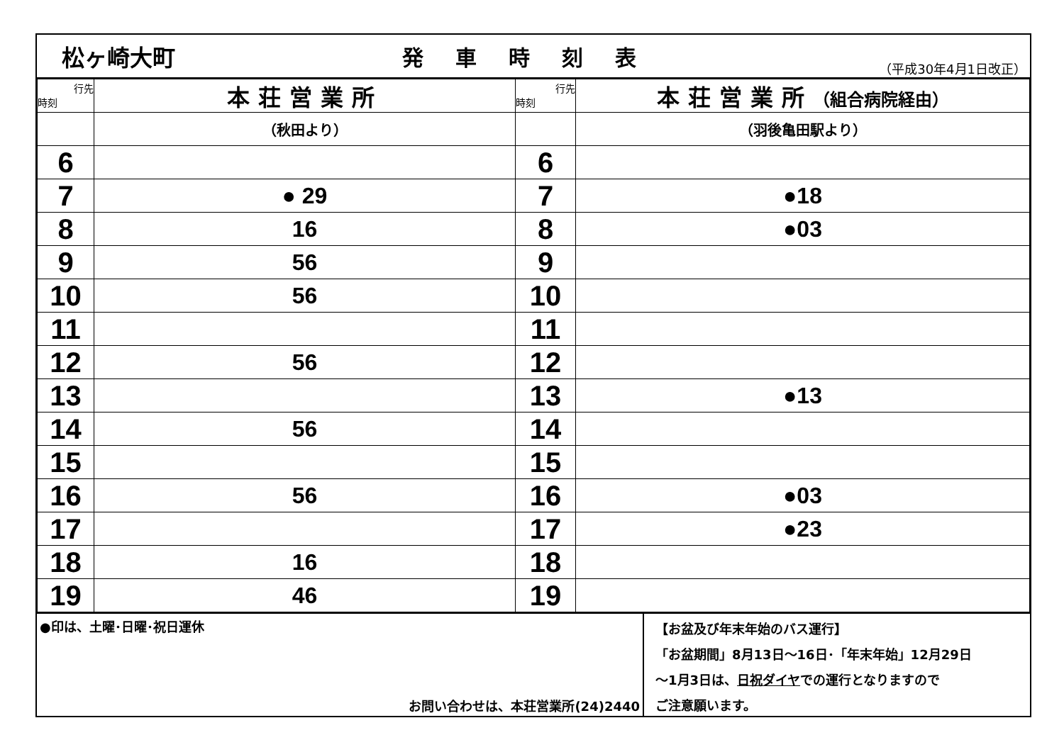松ヶ崎大町 発車時刻表
（平成30年4月1日改正）
| 行先 時刻 | 本荘営業所 | 行先 時刻 | 本荘営業所 （組合病院経由） |
| --- | --- | --- | --- |
| | （秋田より） | | （羽後亀田駅より） |
| 6 | | 6 | |
| 7 | ● 29 | 7 | ●18 |
| 8 | 16 | 8 | ●03 |
| 9 | 56 | 9 | |
| 10 | 56 | 10 | |
| 11 | | 11 | |
| 12 | 56 | 12 | |
| 13 | | 13 | ●13 |
| 14 | 56 | 14 | |
| 15 | | 15 | |
| 16 | 56 | 16 | ●03 |
| 17 | | 17 | ●23 |
| 18 | 16 | 18 | |
| 19 | 46 | 19 | |
●印は、土曜･日曜･祝日運休
お問い合わせは、本荘営業所(24)2440
【お盆及び年末年始のバス運行】
「お盆期間」8月13日～16日･「年末年始」12月29日
～1月3日は、日祝ダイヤでの運行となりますので
ご注意願います。